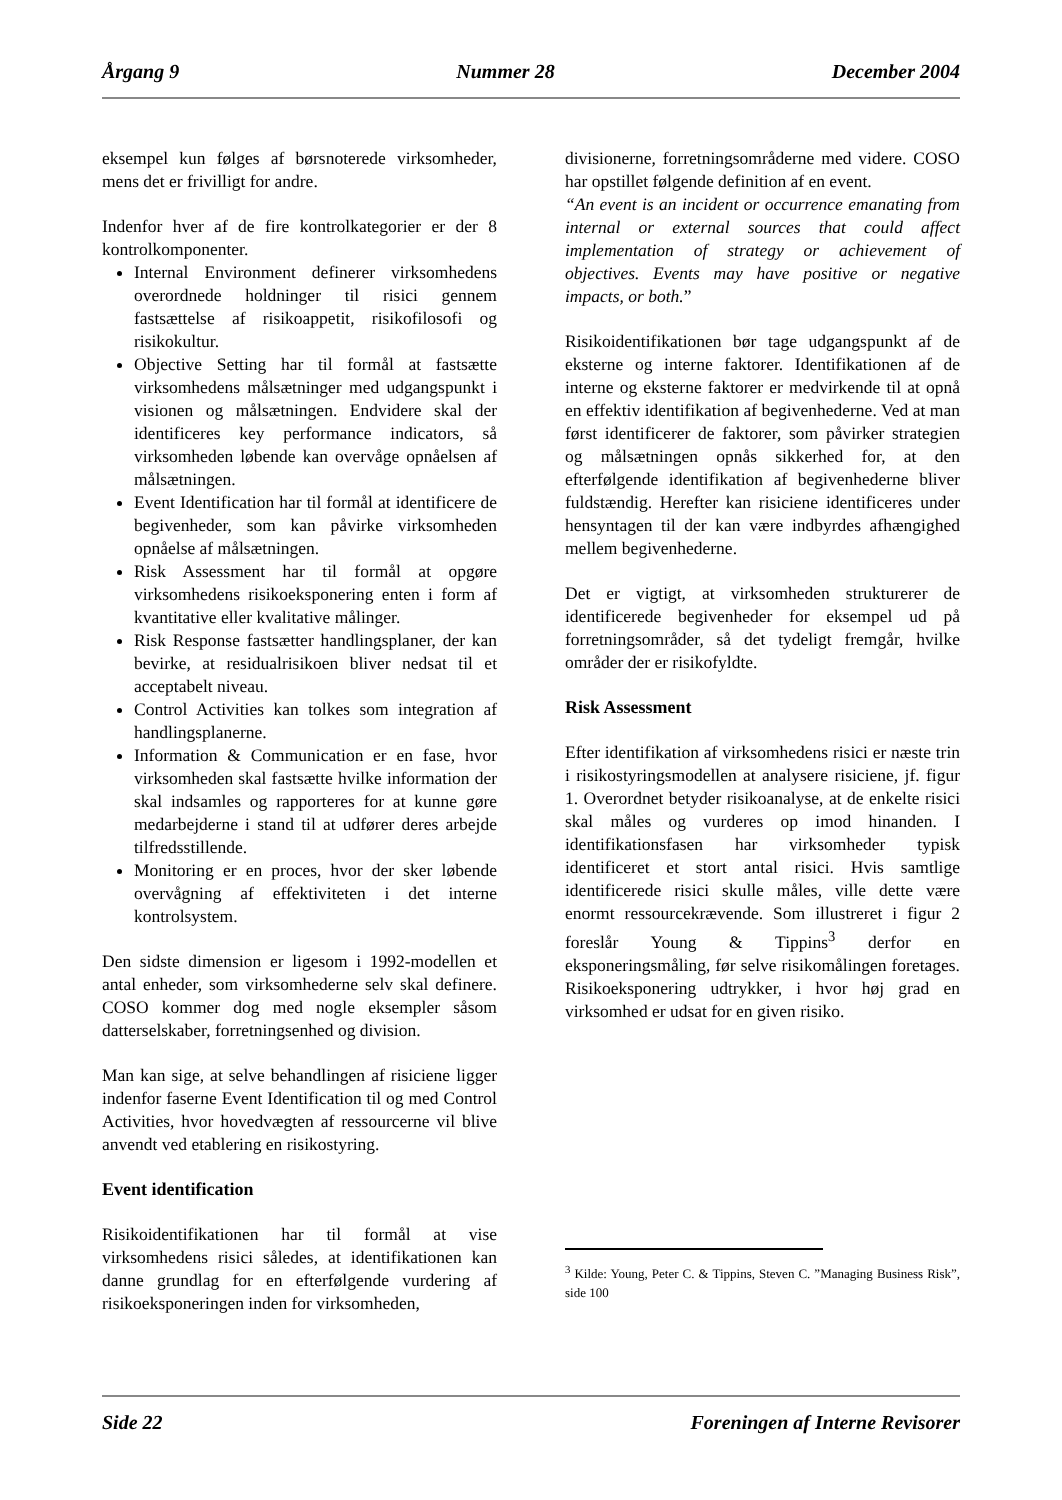Årgang 9 Nummer 28 December 2004
eksempel kun følges af børsnoterede virksomheder, mens det er frivilligt for andre.
Indenfor hver af de fire kontrolkategorier er der 8 kontrolkomponenter.
Internal Environment definerer virksomhedens overordnede holdninger til risici gennem fastsættelse af risikoappetit, risikofilosofi og risikokultur.
Objective Setting har til formål at fastsætte virksomhedens målsætninger med udgangspunkt i visionen og målsætningen. Endvidere skal der identificeres key performance indicators, så virksomheden løbende kan overvåge opnåelsen af målsætningen.
Event Identification har til formål at identificere de begivenheder, som kan påvirke virksomheden opnåelse af målsætningen.
Risk Assessment har til formål at opgøre virksomhedens risikoeksponering enten i form af kvantitative eller kvalitative målinger.
Risk Response fastsætter handlingsplaner, der kan bevirke, at residualrisikoen bliver nedsat til et acceptabelt niveau.
Control Activities kan tolkes som integration af handlingsplanerne.
Information & Communication er en fase, hvor virksomheden skal fastsætte hvilke information der skal indsamles og rapporteres for at kunne gøre medarbejderne i stand til at udfører deres arbejde tilfredsstillende.
Monitoring er en proces, hvor der sker løbende overvågning af effektiviteten i det interne kontrolsystem.
Den sidste dimension er ligesom i 1992-modellen et antal enheder, som virksomhederne selv skal definere. COSO kommer dog med nogle eksempler såsom datterselskaber, forretningsenhed og division.
Man kan sige, at selve behandlingen af risiciene ligger indenfor faserne Event Identification til og med Control Activities, hvor hovedvægten af ressourcerne vil blive anvendt ved etablering en risikostyring.
Event identification
Risikoidentifikationen har til formål at vise virksomhedens risici således, at identifikationen kan danne grundlag for en efterfølgende vurdering af risikoeksponeringen inden for virksomheden,
divisionerne, forretningsområderne med videre. COSO har opstillet følgende definition af en event.
“An event is an incident or occurrence emanating from internal or external sources that could affect implementation of strategy or achievement of objectives. Events may have positive or negative impacts, or both.”
Risikoidentifikationen bør tage udgangspunkt af de eksterne og interne faktorer. Identifikationen af de interne og eksterne faktorer er medvirkende til at opnå en effektiv identifikation af begivenhederne. Ved at man først identificerer de faktorer, som påvirker strategien og målsætningen opnås sikkerhed for, at den efterfølgende identifikation af begivenhederne bliver fuldstændig. Herefter kan risiciene identificeres under hensyntagen til der kan være indbyrdes afhængighed mellem begivenhederne.
Det er vigtigt, at virksomheden strukturerer de identificerede begivenheder for eksempel ud på forretningsområder, så det tydeligt fremgår, hvilke områder der er risikofyldte.
Risk Assessment
Efter identifikation af virksomhedens risici er næste trin i risikostyringsmodellen at analysere risiciene, jf. figur 1. Overordnet betyder risikoanalyse, at de enkelte risici skal måles og vurderes op imod hinanden. I identifikationsfasen har virksomheder typisk identificeret et stort antal risici. Hvis samtlige identificerede risici skulle måles, ville dette være enormt ressourcekrævende. Som illustreret i figur 2 foreslår Young & Tippins<sup>3</sup> derfor en eksponeringsmåling, før selve risikomålingen foretages. Risikoeksponering udtrykker, i hvor høj grad en virksomhed er udsat for en given risiko.
<sup>3</sup> Kilde: Young, Peter C. & Tippins, Steven C. ”Managing Business Risk”, side 100
Side 22 Foreningen af Interne Revisorer